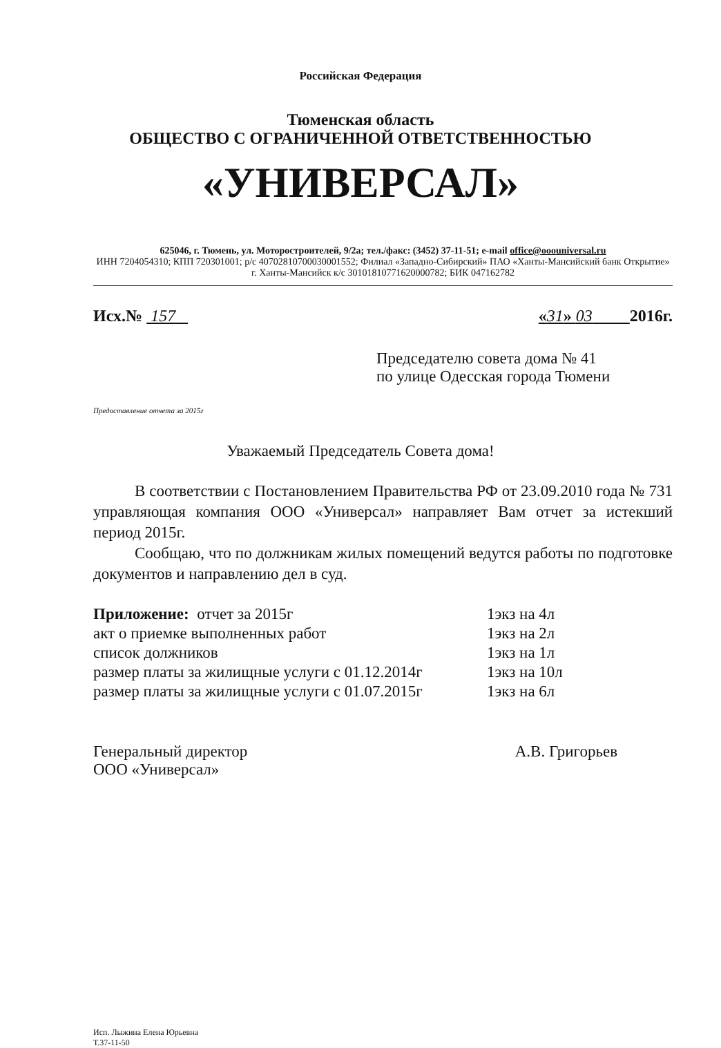Российская Федерация
Тюменская область
ОБЩЕСТВО С ОГРАНИЧЕННОЙ ОТВЕТСТВЕННОСТЬЮ
«УНИВЕРСАЛ»
625046, г. Тюмень, ул. Моторостроителей, 9/2а; тел./факс: (3452) 37-11-51; e-mail office@ooouniversal.ru
ИНН 7204054310; КПП 720301001; р/с 40702810700030001552; Филиал «Западно-Сибирский» ПАО «Ханты-Мансийский банк Открытие» г. Ханты-Мансийск к/с 30101810771620000782; БИК 047162782
Исх.№ 157 «31» 03 2016г.
Председателю совета дома № 41
по улице Одесская города Тюмени
Предоставление отчета за 2015г
Уважаемый Председатель Совета дома!
В соответствии с Постановлением Правительства РФ от 23.09.2010 года № 731 управляющая компания ООО «Универсал» направляет Вам отчет за истекший период 2015г.
Сообщаю, что по должникам жилых помещений ведутся работы по подготовке документов и направлению дел в суд.
| Приложение: отчет за 2015г | 1экз на 4л |
| акт о приемке выполненных работ | 1экз на 2л |
| список должников | 1экз на 1л |
| размер платы за жилищные услуги с 01.12.2014г | 1экз на 10л |
| размер платы за жилищные услуги с 01.07.2015г | 1экз на 6л |
Генеральный директор
ООО «Универсал»
А.В. Григорьев
Исп. Лыжина Елена Юрьевна
Т.37-11-50